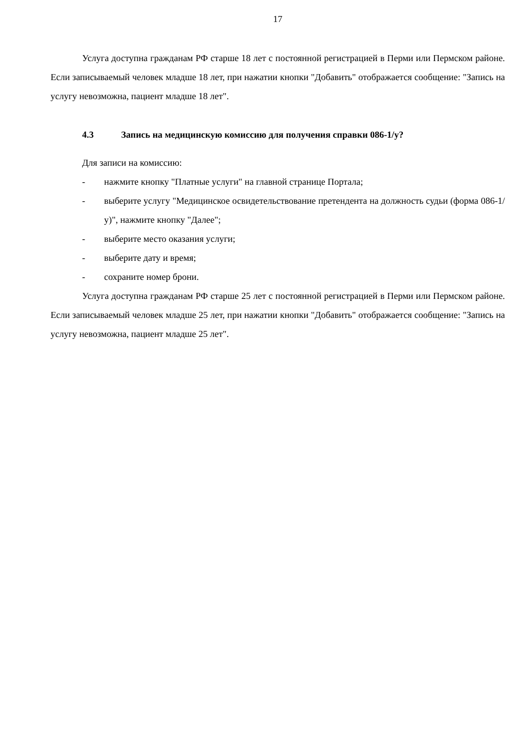17
Услуга доступна гражданам РФ старше 18 лет с постоянной регистрацией в Перми или Пермском районе. Если записываемый человек младше 18 лет, при нажатии кнопки "Добавить" отображается сообщение: "Запись на услугу невозможна, пациент младше 18 лет".
4.3 Запись на медицинскую комиссию для получения справки 086-1/у?
Для записи на комиссию:
- нажмите кнопку "Платные услуги" на главной странице Портала;
- выберите услугу "Медицинское освидетельствование претендента на должность судьи (форма 086-1/у)", нажмите кнопку "Далее";
- выберите место оказания услуги;
- выберите дату и время;
- сохраните номер брони.
Услуга доступна гражданам РФ старше 25 лет с постоянной регистрацией в Перми или Пермском районе. Если записываемый человек младше 25 лет, при нажатии кнопки "Добавить" отображается сообщение: "Запись на услугу невозможна, пациент младше 25 лет".